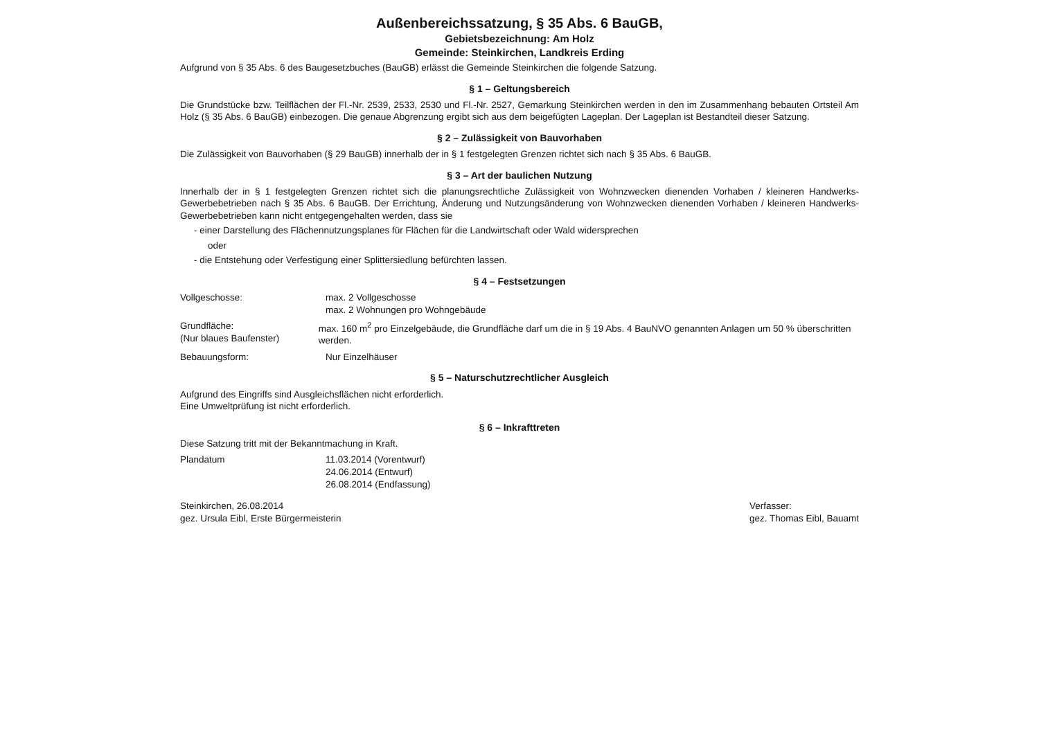Außenbereichssatzung, § 35 Abs. 6 BauGB,
Gebietsbezeichnung: Am Holz
Gemeinde: Steinkirchen, Landkreis Erding
Aufgrund von § 35 Abs. 6 des Baugesetzbuches (BauGB) erlässt die Gemeinde Steinkirchen die folgende Satzung.
§ 1 – Geltungsbereich
Die Grundstücke bzw. Teilflächen der Fl.-Nr. 2539, 2533, 2530 und Fl.-Nr. 2527, Gemarkung Steinkirchen werden in den im Zusammenhang bebauten Ortsteil Am Holz (§ 35 Abs. 6 BauGB) einbezogen. Die genaue Abgrenzung ergibt sich aus dem beigefügten Lageplan. Der Lageplan ist Bestandteil dieser Satzung.
§ 2 – Zulässigkeit von Bauvorhaben
Die Zulässigkeit von Bauvorhaben (§ 29 BauGB) innerhalb der in § 1 festgelegten Grenzen richtet sich nach § 35 Abs. 6 BauGB.
§ 3 – Art der baulichen Nutzung
Innerhalb der in § 1 festgelegten Grenzen richtet sich die planungsrechtliche Zulässigkeit von Wohnzwecken dienenden Vorhaben / kleineren Handwerks- Gewerbebetrieben nach § 35 Abs. 6 BauGB. Der Errichtung, Änderung und Nutzungsänderung von Wohnzwecken dienenden Vorhaben / kleineren Handwerks- Gewerbebetrieben kann nicht entgegengehalten werden, dass sie
- einer Darstellung des Flächennutzungsplanes für Flächen für die Landwirtschaft oder Wald widersprechen
oder
- die Entstehung oder Verfestigung einer Splittersiedlung befürchten lassen.
§ 4 – Festsetzungen
Vollgeschosse: max. 2 Vollgeschosse
max. 2 Wohnungen pro Wohngebäude
Grundfläche:
(Nur blaues Baufenster)
max. 160 m<sup>2</sup> pro Einzelgebäude, die Grundfläche darf um die in § 19 Abs. 4 BauNVO genannten Anlagen um 50 % überschritten werden.
Bebauungsform: Nur Einzelhäuser
§ 5 – Naturschutzrechtlicher Ausgleich
Aufgrund des Eingriffs sind Ausgleichsflächen nicht erforderlich.
Eine Umweltprüfung ist nicht erforderlich.
§ 6 – Inkrafttreten
Diese Satzung tritt mit der Bekanntmachung in Kraft.
Plandatum 11.03.2014 (Vorentwurf)
24.06.2014 (Entwurf)
26.08.2014 (Endfassung)
Steinkirchen, 26.08.2014
gez. Ursula Eibl, Erste Bürgermeisterin
Verfasser:
gez. Thomas Eibl, Bauamt